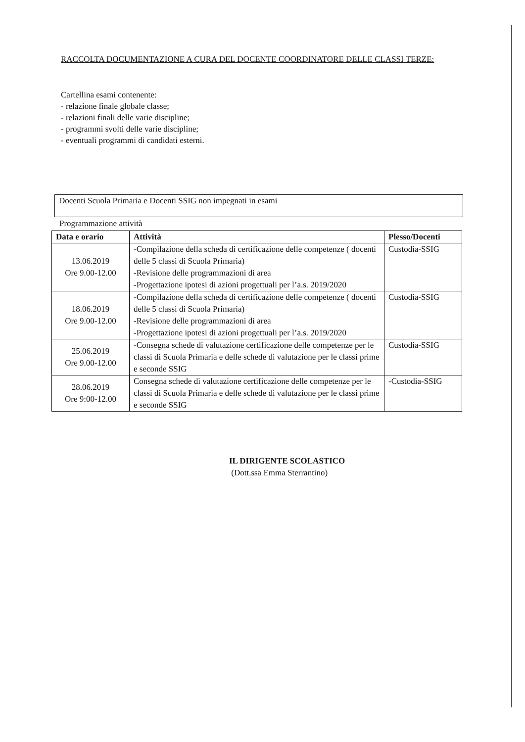RACCOLTA DOCUMENTAZIONE A CURA DEL DOCENTE COORDINATORE DELLE CLASSI TERZE:
Cartellina esami contenente:
- relazione finale globale classe;
- relazioni finali delle varie discipline;
- programmi svolti delle varie discipline;
- eventuali programmi di candidati esterni.
Docenti Scuola Primaria e Docenti SSIG non impegnati in esami
Programmazione attività
| Data e orario | Attività | Plesso/Docenti |
| --- | --- | --- |
| 13.06.2019 Ore 9.00-12.00 | -Compilazione della scheda di certificazione delle competenze ( docenti delle 5 classi di Scuola Primaria) -Revisione delle programmazioni di area -Progettazione ipotesi di azioni progettuali per l’a.s. 2019/2020 | Custodia-SSIG |
| 18.06.2019 Ore 9.00-12.00 | -Compilazione della scheda di certificazione delle competenze ( docenti delle 5 classi di Scuola Primaria) -Revisione delle programmazioni di area -Progettazione ipotesi di azioni progettuali per l’a.s. 2019/2020 | Custodia-SSIG |
| 25.06.2019 Ore 9.00-12.00 | -Consegna schede di valutazione certificazione delle competenze per le classi di Scuola Primaria e delle schede di valutazione per le classi prime e seconde SSIG | Custodia-SSIG |
| 28.06.2019 Ore 9:00-12.00 | Consegna schede di valutazione certificazione delle competenze per le classi di Scuola Primaria e delle schede di valutazione per le classi prime e seconde SSIG | -Custodia-SSIG |
IL DIRIGENTE SCOLASTICO
(Dott.ssa Emma Sterrantino)